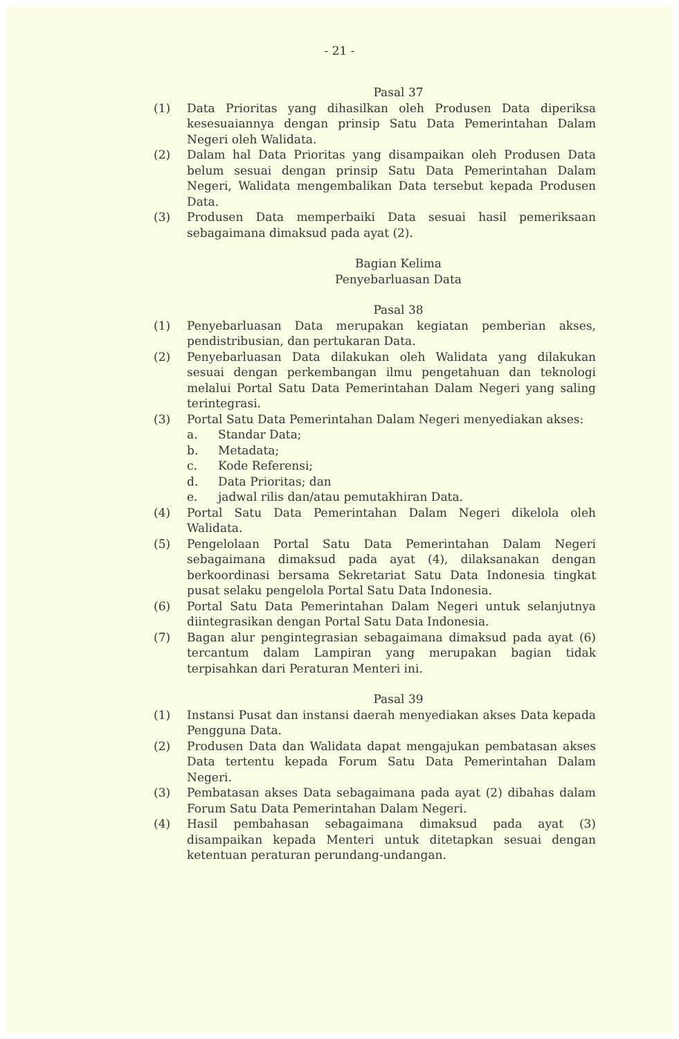- 21 -
Pasal 37
(1) Data Prioritas yang dihasilkan oleh Produsen Data diperiksa kesesuaiannya dengan prinsip Satu Data Pemerintahan Dalam Negeri oleh Walidata.
(2) Dalam hal Data Prioritas yang disampaikan oleh Produsen Data belum sesuai dengan prinsip Satu Data Pemerintahan Dalam Negeri, Walidata mengembalikan Data tersebut kepada Produsen Data.
(3) Produsen Data memperbaiki Data sesuai hasil pemeriksaan sebagaimana dimaksud pada ayat (2).
Bagian Kelima
Penyebarluasan Data
Pasal 38
(1) Penyebarluasan Data merupakan kegiatan pemberian akses, pendistribusian, dan pertukaran Data.
(2) Penyebarluasan Data dilakukan oleh Walidata yang dilakukan sesuai dengan perkembangan ilmu pengetahuan dan teknologi melalui Portal Satu Data Pemerintahan Dalam Negeri yang saling terintegrasi.
(3) Portal Satu Data Pemerintahan Dalam Negeri menyediakan akses:
a. Standar Data;
b. Metadata;
c. Kode Referensi;
d. Data Prioritas; dan
e. jadwal rilis dan/atau pemutakhiran Data.
(4) Portal Satu Data Pemerintahan Dalam Negeri dikelola oleh Walidata.
(5) Pengelolaan Portal Satu Data Pemerintahan Dalam Negeri sebagaimana dimaksud pada ayat (4), dilaksanakan dengan berkoordinasi bersama Sekretariat Satu Data Indonesia tingkat pusat selaku pengelola Portal Satu Data Indonesia.
(6) Portal Satu Data Pemerintahan Dalam Negeri untuk selanjutnya diintegrasikan dengan Portal Satu Data Indonesia.
(7) Bagan alur pengintegrasian sebagaimana dimaksud pada ayat (6) tercantum dalam Lampiran yang merupakan bagian tidak terpisahkan dari Peraturan Menteri ini.
Pasal 39
(1) Instansi Pusat dan instansi daerah menyediakan akses Data kepada Pengguna Data.
(2) Produsen Data dan Walidata dapat mengajukan pembatasan akses Data tertentu kepada Forum Satu Data Pemerintahan Dalam Negeri.
(3) Pembatasan akses Data sebagaimana pada ayat (2) dibahas dalam Forum Satu Data Pemerintahan Dalam Negeri.
(4) Hasil pembahasan sebagaimana dimaksud pada ayat (3) disampaikan kepada Menteri untuk ditetapkan sesuai dengan ketentuan peraturan perundang-undangan.